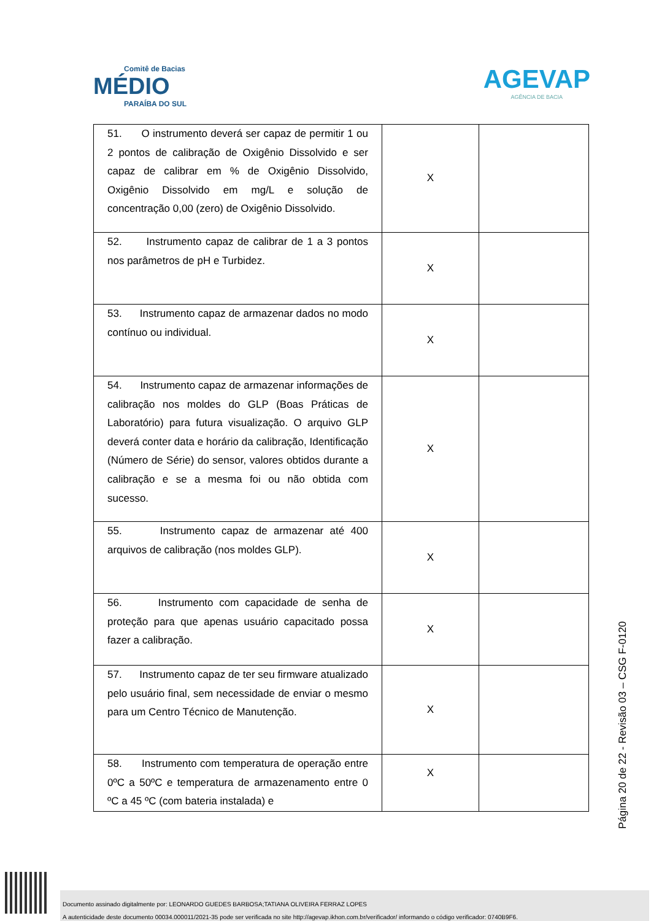Comitê de Bacias
MÉDIO
PARAÍBA DO SUL
AGEVAP
AGÊNCIA DE BACIA
| 51. O instrumento deverá ser capaz de permitir 1 ou 2 pontos de calibração de Oxigênio Dissolvido e ser capaz de calibrar em % de Oxigênio Dissolvido, Oxigênio Dissolvido em mg/L e solução de concentração 0,00 (zero) de Oxigênio Dissolvido. | X | |
| 52. Instrumento capaz de calibrar de 1 a 3 pontos nos parâmetros de pH e Turbidez. | X | |
| 53. Instrumento capaz de armazenar dados no modo contínuo ou individual. | X | |
| 54. Instrumento capaz de armazenar informações de calibração nos moldes do GLP (Boas Práticas de Laboratório) para futura visualização. O arquivo GLP deverá conter data e horário da calibração, Identificação (Número de Série) do sensor, valores obtidos durante a calibração e se a mesma foi ou não obtida com sucesso. | X | |
| 55. Instrumento capaz de armazenar até 400 arquivos de calibração (nos moldes GLP). | X | |
| 56. Instrumento com capacidade de senha de proteção para que apenas usuário capacitado possa fazer a calibração. | X | |
| 57. Instrumento capaz de ter seu firmware atualizado pelo usuário final, sem necessidade de enviar o mesmo para um Centro Técnico de Manutenção. | X | |
| 58. Instrumento com temperatura de operação entre 0ºC a 50ºC e temperatura de armazenamento entre 0 ºC a 45 ºC (com bateria instalada) e | X | |
Página 20 de 22 - Revisão 03 – CSG F-0120
Documento assinado digitalmente por: LEONARDO GUEDES BARBOSA;TATIANA OLIVEIRA FERRAZ LOPES
A autenticidade deste documento 00034.000011/2021-35 pode ser verificada no site http://agevap.ikhon.com.br/verificador/ informando o código verificador: 0740B9F6.